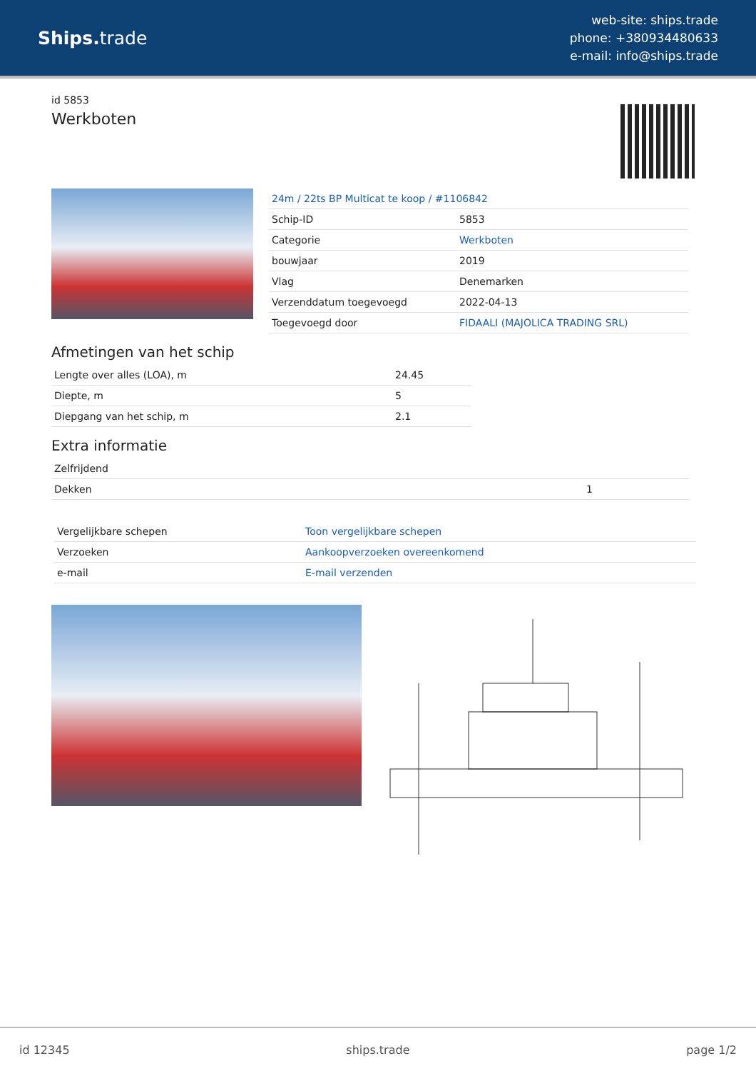Ships. trade
web-site: ships.trade
phone: +380934480633
e-mail: info@ships.trade
id 5853
Werkboten
| 24m / 22ts BP Multicat te koop / #1106842 | |
| Schip-ID | 5853 |
| Categorie | Werkboten |
| bouwjaar | 2019 |
| Vlag | Denemarken |
| Verzenddatum toegevoegd | 2022-04-13 |
| Toegevoegd door | FIDAALI (MAJOLICA TRADING SRL) |
Afmetingen van het schip
| Lengte over alles (LOA), m | 24.45 |
| Diepte, m | 5 |
| Diepgang van het schip, m | 2.1 |
Extra informatie
| Zelfrijdend | |
| Dekken | 1 |
| Vergelijkbare schepen | Toon vergelijkbare schepen |
| Verzoeken | Aankoopverzoeken overeenkomend |
| e-mail | E-mail verzenden |
id 12345 ships.trade page 1/2